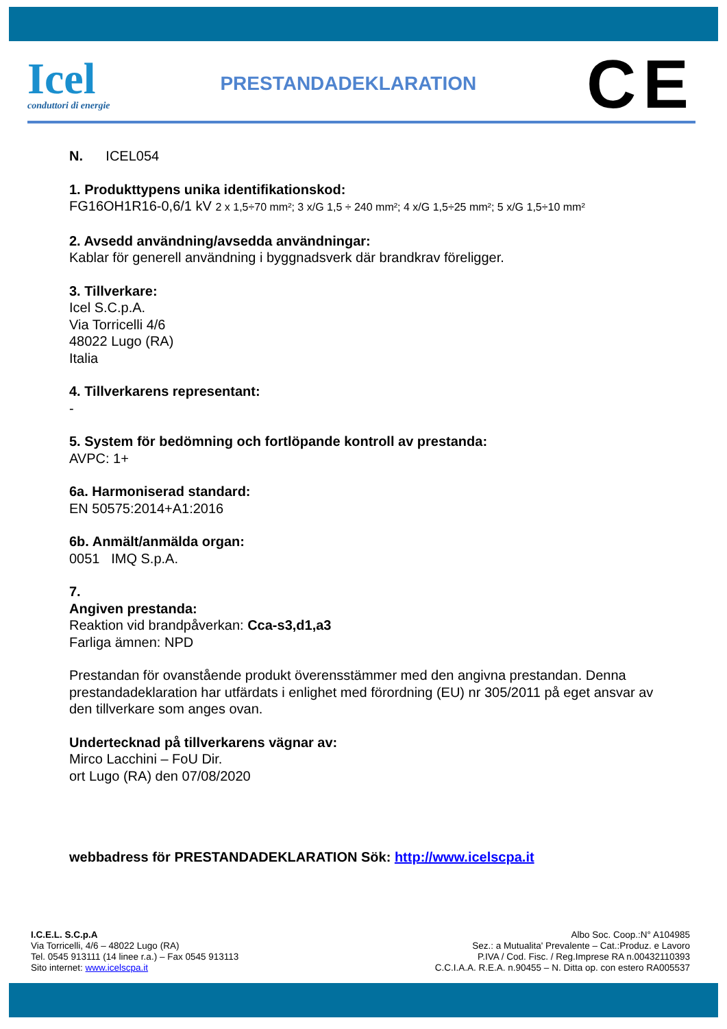Icel
conduttori di energie
PRESTANDADEKLARATION
CE
N. ICEL054
1. Produkttypens unika identifikationskod:
FG16OH1R16-0,6/1 kV 2 x 1,5÷70 mm²; 3 x/G 1,5 ÷ 240 mm²; 4 x/G 1,5÷25 mm²; 5 x/G 1,5÷10 mm²
2. Avsedd användning/avsedda användningar:
Kablar för generell användning i byggnadsverk där brandkrav föreligger.
3. Tillverkare:
Icel S.C.p.A.
Via Torricelli 4/6
48022 Lugo (RA)
Italia
4. Tillverkarens representant:
-
5. System för bedömning och fortlöpande kontroll av prestanda:
AVPC: 1+
6a. Harmoniserad standard:
EN 50575:2014+A1:2016
6b. Anmält/anmälda organ:
0051 IMQ S.p.A.
7.
Angiven prestanda:
Reaktion vid brandpåverkan: Cca-s3,d1,a3
Farliga ämnen: NPD
Prestandan för ovanstående produkt överensstämmer med den angivna prestandan. Denna prestandadeklaration har utfärdats i enlighet med förordning (EU) nr 305/2011 på eget ansvar av den tillverkare som anges ovan.
Undertecknad på tillverkarens vägnar av:
Mirco Lacchini – FoU Dir.
ort Lugo (RA) den 07/08/2020
webbadress för PRESTANDADEKLARATION Sök: http://www.icelscpa.it
I.C.E.L. S.C.p.A
Via Torricelli, 4/6 – 48022 Lugo (RA)
Tel. 0545 913111 (14 linee r.a.) – Fax 0545 913113
Sito internet: www.icelscpa.it
Albo Soc. Coop.:N° A104985
Sez.: a Mutualita' Prevalente – Cat.:Produz. e Lavoro
P.IVA / Cod. Fisc. / Reg.Imprese RA n.00432110393
C.C.I.A.A. R.E.A. n.90455 – N. Ditta op. con estero RA005537